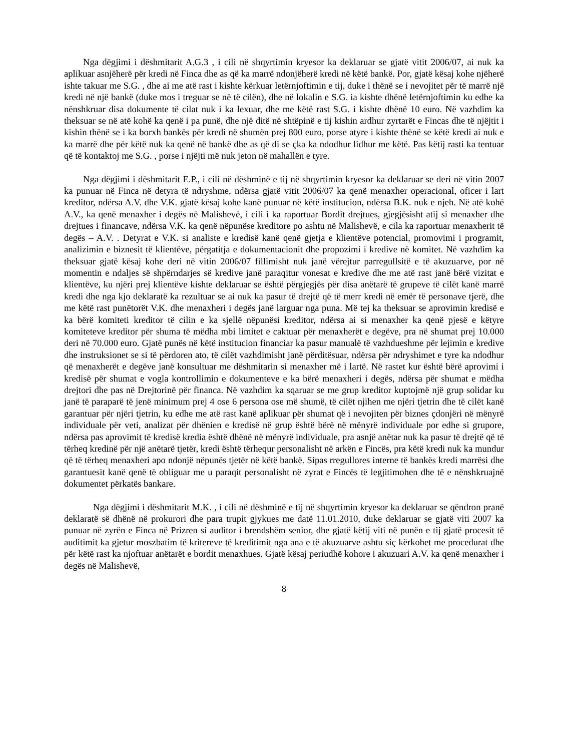Nga dëgjimi i dëshmitarit A.G.3 , i cili në shqyrtimin kryesor ka deklaruar se gjatë vitit 2006/07, ai nuk ka aplikuar asnjëherë për kredi në Finca dhe as që ka marrë ndonjëherë kredi në këtë bankë. Por, gjatë kësaj kohe njëherë ishte takuar me S.G. , dhe ai me atë rast i kishte kërkuar letërnjoftimin e tij, duke i thënë se i nevojitet për të marrë një kredi në një bankë (duke mos i treguar se në të cilën), dhe në lokalin e S.G. ia kishte dhënë letërnjoftimin ku edhe ka nënshkruar disa dokumente të cilat nuk i ka lexuar, dhe me këtë rast S.G. i kishte dhënë 10 euro. Në vazhdim ka theksuar se në atë kohë ka qenë i pa punë, dhe një ditë në shtëpinë e tij kishin ardhur zyrtarët e Fincas dhe të njëjtit i kishin thënë se i ka borxh bankës për kredi në shumën prej 800 euro, porse atyre i kishte thënë se këtë kredi ai nuk e ka marrë dhe për këtë nuk ka qenë në bankë dhe as që di se çka ka ndodhur lidhur me këtë. Pas këtij rasti ka tentuar që të kontaktoj me S.G. , porse i njëjti më nuk jeton në mahallën e tyre.
Nga dëgjimi i dëshmitarit E.P., i cili në dëshminë e tij në shqyrtimin kryesor ka deklaruar se deri në vitin 2007 ka punuar në Finca në detyra të ndryshme, ndërsa gjatë vitit 2006/07 ka qenë menaxher operacional, oficer i lart kreditor, ndërsa A.V. dhe V.K. gjatë kësaj kohe kanë punuar në këtë institucion, ndërsa B.K. nuk e njeh. Në atë kohë A.V., ka qenë menaxher i degës në Malishevë, i cili i ka raportuar Bordit drejtues, gjegjësisht atij si menaxher dhe drejtues i financave, ndërsa V.K. ka qenë nëpunëse kreditore po ashtu në Malishevë, e cila ka raportuar menaxherit të degës – A.V. . Detyrat e V.K. si analiste e kredisë kanë qenë gjetja e klientëve potencial, promovimi i programit, analizimin e biznesit të klientëve, përgatitja e dokumentacionit dhe propozimi i kredive në komitet. Në vazhdim ka theksuar gjatë kësaj kohe deri në vitin 2006/07 fillimisht nuk janë vërejtur parregullsitë e të akuzuarve, por në momentin e ndaljes së shpërndarjes së kredive janë paraqitur vonesat e kredive dhe me atë rast janë bërë vizitat e klientëve, ku njëri prej klientëve kishte deklaruar se është përgjegjës për disa anëtarë të grupeve të cilët kanë marrë kredi dhe nga kjo deklaratë ka rezultuar se ai nuk ka pasur të drejtë që të merr kredi në emër të personave tjerë, dhe me këtë rast punëtorët V.K. dhe menaxheri i degës janë larguar nga puna. Më tej ka theksuar se aprovimin kredisë e ka bërë komiteti kreditor të cilin e ka sjellë nëpunësi kreditor, ndërsa ai si menaxher ka qenë pjesë e këtyre komiteteve kreditor për shuma të mëdha mbi limitet e caktuar për menaxherët e degëve, pra në shumat prej 10.000 deri në 70.000 euro. Gjatë punës në këtë institucion financiar ka pasur manualë të vazhdueshme për lejimin e kredive dhe instruksionet se si të përdoren ato, të cilët vazhdimisht janë përditësuar, ndërsa për ndryshimet e tyre ka ndodhur që menaxherët e degëve janë konsultuar me dëshmitarin si menaxher më i lartë. Në rastet kur është bërë aprovimi i kredisë për shumat e vogla kontrollimin e dokumenteve e ka bërë menaxheri i degës, ndërsa për shumat e mëdha drejtori dhe pas në Drejtorinë për financa. Në vazhdim ka sqaruar se me grup kreditor kuptojmë një grup solidar ku janë të paraparë të jenë minimum prej 4 ose 6 persona ose më shumë, të cilët njihen me njëri tjetrin dhe të cilët kanë garantuar për njëri tjetrin, ku edhe me atë rast kanë aplikuar për shumat që i nevojiten për biznes çdonjëri në mënyrë individuale për veti, analizat për dhënien e kredisë në grup është bërë në mënyrë individuale por edhe si grupore, ndërsa pas aprovimit të kredisë kredia është dhënë në mënyrë individuale, pra asnjë anëtar nuk ka pasur të drejtë që të tërheq kredinë për një anëtarë tjetër, kredi është tërhequr personalisht në arkën e Fincës, pra këtë kredi nuk ka mundur që të tërheq menaxheri apo ndonjë nëpunës tjetër në këtë bankë. Sipas rregullores interne të bankës kredi marrësi dhe garantuesit kanë qenë të obliguar me u paraqit personalisht në zyrat e Fincës të legjitimohen dhe të e nënshkruajnë dokumentet përkatës bankare.
Nga dëgjimi i dëshmitarit M.K. , i cili në dëshminë e tij në shqyrtimin kryesor ka deklaruar se qëndron pranë deklaratë së dhënë në prokurori dhe para trupit gjykues me datë 11.01.2010, duke deklaruar se gjatë viti 2007 ka punuar në zyrën e Finca në Prizren si auditor i brendshëm senior, dhe gjatë këtij viti në punën e tij gjatë procesit të auditimit ka gjetur moszbatim të kritereve të kreditimit nga ana e të akuzuarve ashtu siç kërkohet me procedurat dhe për këtë rast ka njoftuar anëtarët e bordit menaxhues. Gjatë kësaj periudhë kohore i akuzuari A.V. ka qenë menaxher i degës në Malishevë,
8